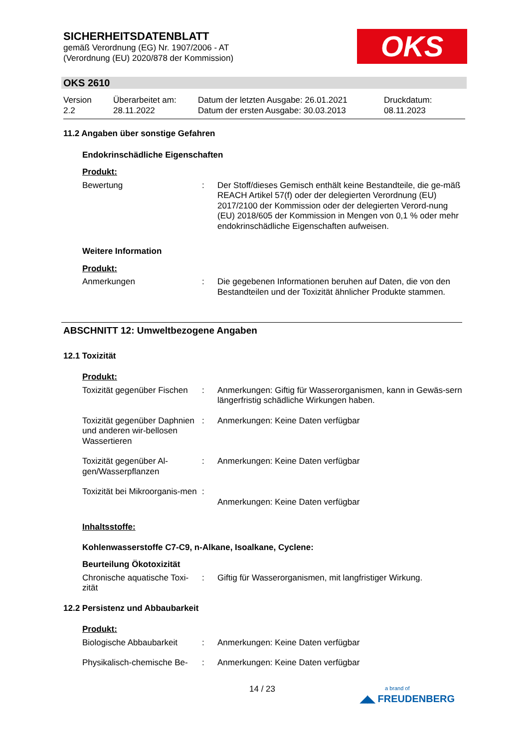SICHERHEITSDATENBLATT
gemäß Verordnung (EG) Nr. 1907/2006 - AT
(Verordnung (EU) 2020/878 der Kommission)
OKS
OKS 2610
Version
2.2
Überarbeitet am:
28.11.2022
Datum der letzten Ausgabe: 26.01.2021
Datum der ersten Ausgabe: 30.03.2013
Druckdatum:
08.11.2023
11.2 Angaben über sonstige Gefahren
Endokrinschädliche Eigenschaften
Produkt:
Bewertung : Der Stoff/dieses Gemisch enthält keine Bestandteile, die ge-mäß REACH Artikel 57(f) oder der delegierten Verordnung (EU) 2017/2100 der Kommission oder der delegierten Verord-nung (EU) 2018/605 der Kommission in Mengen von 0,1 % oder mehr endokrinschädliche Eigenschaften aufweisen.
Weitere Information
Produkt:
Anmerkungen : Die gegebenen Informationen beruhen auf Daten, die von den Bestandteilen und der Toxizität ähnlicher Produkte stammen.
ABSCHNITT 12: Umweltbezogene Angaben
12.1 Toxizität
Produkt:
Toxizität gegenüber Fischen
: Anmerkungen: Giftig für Wasserorganismen, kann in Gewäs-sern längerfristig schädliche Wirkungen haben.
Toxizität gegenüber Daphnien und anderen wir-bellosen Wassertieren
: Anmerkungen: Keine Daten verfügbar
Toxizität gegenüber Al-gen/Wasserpflanzen
: Anmerkungen: Keine Daten verfügbar
Toxizität bei Mikroorganis-men
:
Anmerkungen: Keine Daten verfügbar
Inhaltsstoffe:
Kohlenwasserstoffe C7-C9, n-Alkane, Isoalkane, Cyclene:
Beurteilung Ökotoxizität
Chronische aquatische Toxi-zität
: Giftig für Wasserorganismen, mit langfristiger Wirkung.
12.2 Persistenz und Abbaubarkeit
Produkt:
Biologische Abbaubarkeit
: Anmerkungen: Keine Daten verfügbar
Physikalisch-chemische Be-
: Anmerkungen: Keine Daten verfügbar
14 / 23
a brand of
◢◣ FREUDENBERG